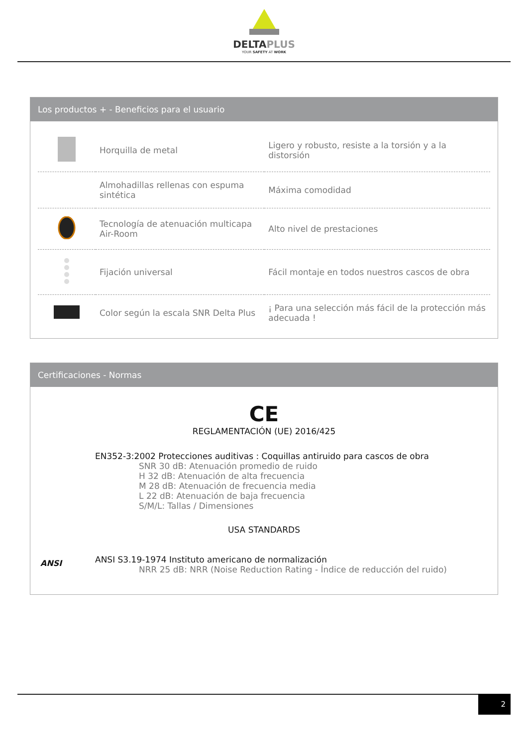DELTAPLUS
YOUR SAFETY AT WORK
Los productos + - Beneficios para el usuario
| | Horquilla de metal | Ligero y robusto, resiste a la torsión y a la distorsión |
| | Almohadillas rellenas con espuma sintética | Máxima comodidad |
| | Tecnología de atenuación multicapa Air-Room | Alto nivel de prestaciones |
| | Fijación universal | Fácil montaje en todos nuestros cascos de obra |
| | Color según la escala SNR Delta Plus | ¡ Para una selección más fácil de la protección más adecuada ! |
Certificaciones - Normas
CE
REGLAMENTACIÓN (UE) 2016/425
EN352-3:2002 Protecciones auditivas : Coquillas antiruido para cascos de obra
SNR 30 dB: Atenuación promedio de ruido
H 32 dB: Atenuación de alta frecuencia
M 28 dB: Atenuación de frecuencia media
L 22 dB: Atenuación de baja frecuencia
S/M/L: Tallas / Dimensiones
USA STANDARDS
ANSI
ANSI S3.19-1974 Instituto americano de normalización
NRR 25 dB: NRR (Noise Reduction Rating - Índice de reducción del ruido)
2